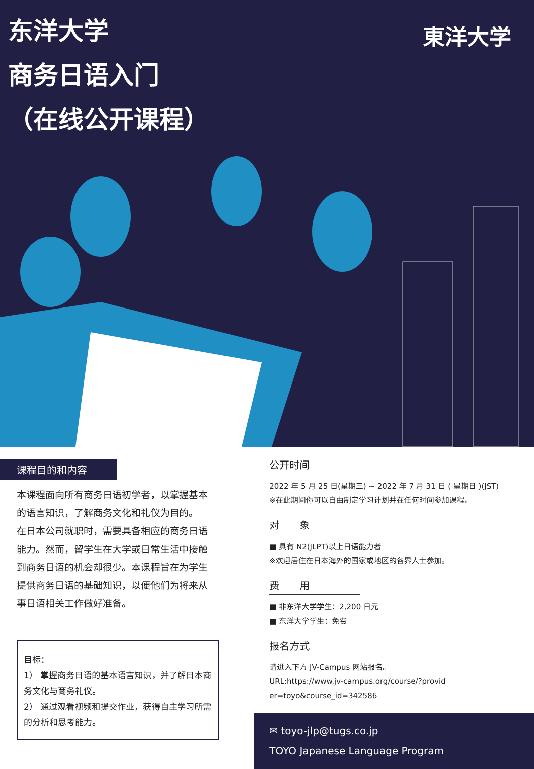东洋大学
商务日语入门
（在线公开课程）
東洋大学
课程目的和内容
本课程面向所有商务日语初学者，以掌握基本的语言知识，了解商务文化和礼仪为目的。
在日本公司就职时，需要具备相应的商务日语能力。然而，留学生在大学或日常生活中接触到商务日语的机会却很少。本课程旨在为学生提供商务日语的基础知识，以便他们为将来从事日语相关工作做好准备。
目标：
1） 掌握商务日语的基本语言知识，并了解日本商务文化与商务礼仪。
2） 通过观看视频和提交作业，获得自主学习所需的分析和思考能力。
公开时间
2022 年 5 月 25 日(星期三) ~ 2022 年 7 月 31 日 ( 星期日 )(JST)
※在此期间你可以自由制定学习计划并在任何时间参加课程。
对　　象
■ 具有 N2(JLPT)以上日语能力者
※欢迎居住在日本海外的国家或地区的各界人士参加。
费　　用
■ 非东洋大学学生：2,200 日元
■ 东洋大学学生：免费
报名方式
请进入下方 JV-Campus 网站报名。
URL:https://www.jv-campus.org/course/?provid
er=toyo&course_id=342586
✉ toyo-jlp@tugs.co.jp
TOYO Japanese Language Program